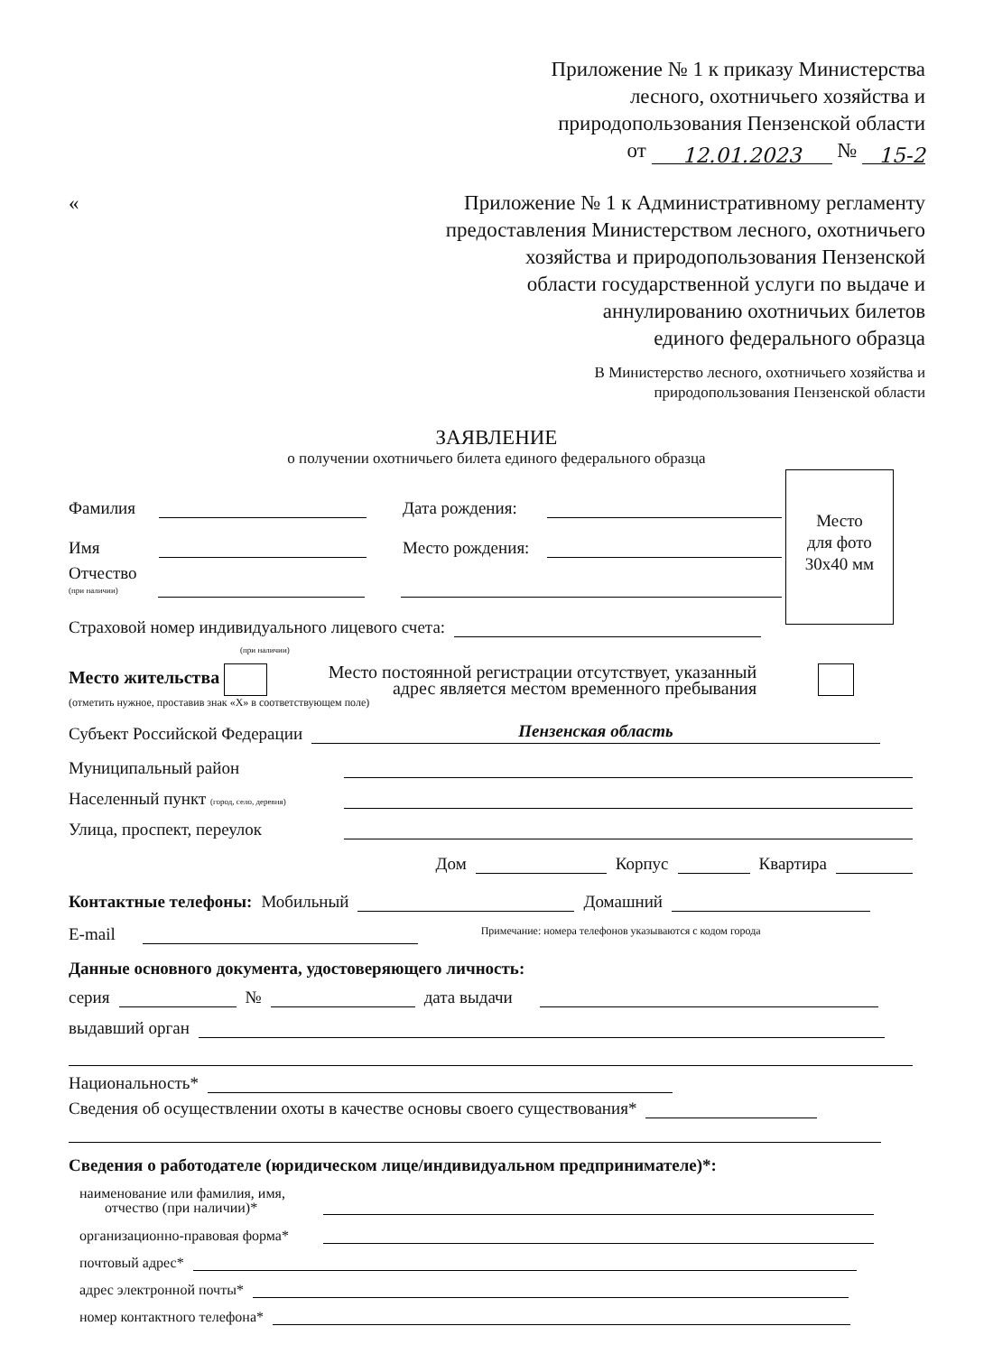Приложение № 1 к приказу Министерства
лесного, охотничьего хозяйства и
природопользования Пензенской области
от 12.01.2023 № 15-2
«
Приложение № 1 к Административному регламенту
предоставления Министерством лесного, охотничьего
хозяйства и природопользования Пензенской
области государственной услуги по выдаче и
аннулированию охотничьих билетов
единого федерального образца
В Министерство лесного, охотничьего хозяйства и
природопользования Пензенской области
ЗАЯВЛЕНИЕ
о получении охотничьего билета единого федерального образца
Место
для фото
30х40 мм
Фамилия Дата рождения:
Имя Место рождения:
Отчество
(при наличии)
Страховой номер индивидуального лицевого счета:
(при наличии)
Место жительства Место постоянной регистрации отсутствует, указанный
адрес является местом временного пребывания
(отметить нужное, проставив знак «Х» в соответствующем поле)
Субъект Российской Федерации Пензенская область
Муниципальный район
Населенный пункт (город, село, деревня)
Улица, проспект, переулок
Дом Корпус Квартира
Контактные телефоны: Мобильный Домашний
E-mail Примечание: номера телефонов указываются с кодом города
Данные основного документа, удостоверяющего личность:
серия № дата выдачи
выдавший орган
Национальность*
Сведения об осуществлении охоты в качестве основы своего существования*
Сведения о работодателе (юридическом лице/индивидуальном предпринимателе)*:
наименование или фамилия, имя,
отчество (при наличии)*
организационно-правовая форма*
почтовый адрес*
адрес электронной почты*
номер контактного телефона*